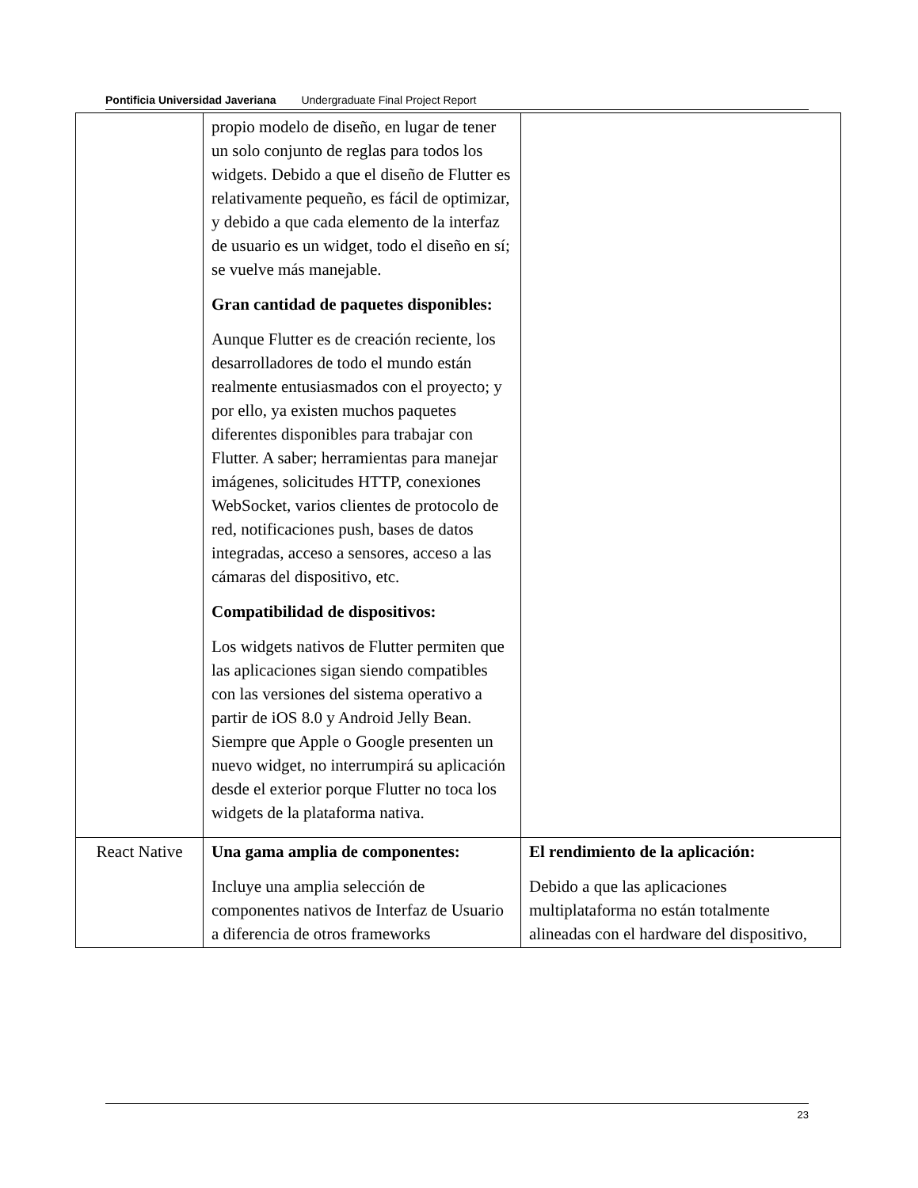Pontificia Universidad Javeriana Undergraduate Final Project Report
| | propio modelo de diseño, en lugar de tener un solo conjunto de reglas para todos los widgets. Debido a que el diseño de Flutter es relativamente pequeño, es fácil de optimizar, y debido a que cada elemento de la interfaz de usuario es un widget, todo el diseño en sí; se vuelve más manejable. Gran cantidad de paquetes disponibles: Aunque Flutter es de creación reciente, los desarrolladores de todo el mundo están realmente entusiasmados con el proyecto; y por ello, ya existen muchos paquetes diferentes disponibles para trabajar con Flutter. A saber; herramientas para manejar imágenes, solicitudes HTTP, conexiones WebSocket, varios clientes de protocolo de red, notificaciones push, bases de datos integradas, acceso a sensores, acceso a las cámaras del dispositivo, etc. Compatibilidad de dispositivos: Los widgets nativos de Flutter permiten que las aplicaciones sigan siendo compatibles con las versiones del sistema operativo a partir de iOS 8.0 y Android Jelly Bean. Siempre que Apple o Google presenten un nuevo widget, no interrumpirá su aplicación desde el exterior porque Flutter no toca los widgets de la plataforma nativa. | |
| React Native | Una gama amplia de componentes: Incluye una amplia selección de componentes nativos de Interfaz de Usuario a diferencia de otros frameworks | El rendimiento de la aplicación: Debido a que las aplicaciones multiplataforma no están totalmente alineadas con el hardware del dispositivo, |
23